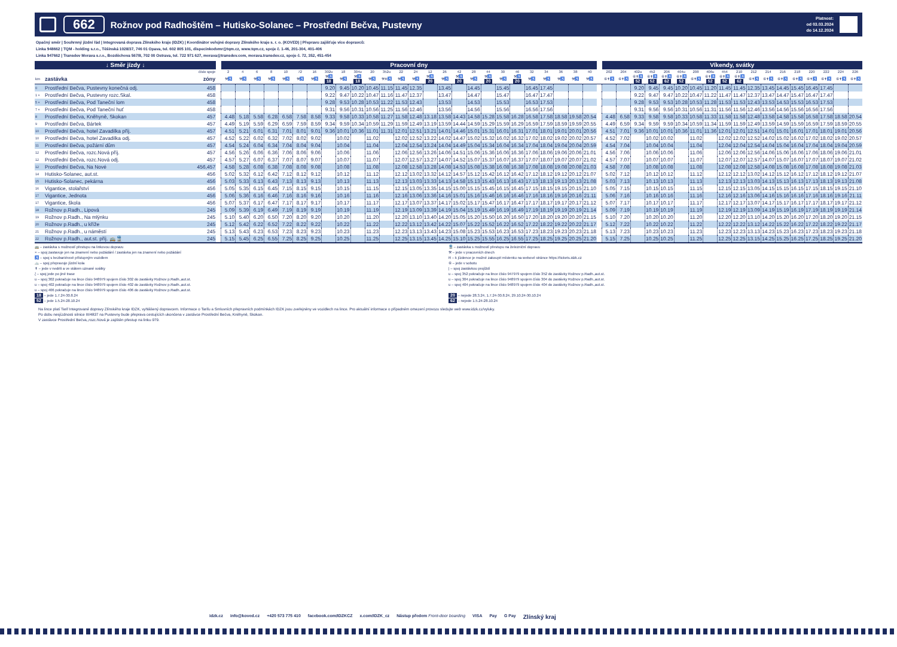662 Rožnov pod Radhoštěm – Hutisko-Solanec – Prostřední Bečva, Pustevny
Platnost:
od 03.03.2024
do 14.12.2024
Opačný směr | Souhrnný jízdní řád | Integrovaná doprava Zlínského kraje (IDZK) | Koordinátor veřejné dopravy Zlínského kraje s. r. o. (KOVED) | Přepravu zajišťuje více dopravců:
Linka 948662 | TQM - holding s.r.o., Těšínská 1028/37, 746 01 Opava, tel. 602 805 101, dispecinkodvmr@tqm.cz, www.tqm.cz, spoje č. 1-46, 201-304, 401-406
Linka 947662 | Transdev Morava s.r.o., Bozděchova 567/8, 702 00 Ostrava, tel. 722 971 627, morava@transdev.com, morava.transdev.cz, spoje č. 72, 352, 451-454
| ↓ Směr jízdy ↓ | | | | Pracovní dny | | | | | | | | | | | | | | | | | | | | | | | | | | | Víkendy, svátky | | | | | | | | | | | | | | | | | |
| --- | --- | --- | --- | --- | --- | --- | --- | --- | --- | --- | --- | --- | --- | --- | --- | --- | --- | --- | --- | --- | --- | --- | --- | --- | --- | --- | --- | --- | --- | --- | --- | --- | --- | --- | --- | --- | --- | --- | --- | --- | --- | --- | --- | --- | --- | --- | --- | --- |
| číslo spoje | | | | 2 | 4 | 6 | 8 | 10 | 72 | 16 | 302u | 18 | 304u | 20 | 352u | 22 | 24 | 12 | 26 | 42 | 28 | 44 | 30 | 46 | 32 | 34 | 36 | 38 | 40 | | 202 | 204 | 402u | 452 | 206 | 404u | 208 | 406u | 454 | 210 | 212 | 214 | 216 | 218 | 220 | 222 | 224 | 226 |
| km | zastávka | zóny | | ⚒♿ | ⚒♿ | ⚒♿ | ⚒♿ | ⚒♿ | ⚒♿ | ⚒♿ | ⚒♿ 18 | ⚒♿ | ⚒♿ 18 | ⚒♿ | ⚒R♿ | ⚒♿ | ⚒♿ | ⚒♿ 20 | ⚒♿ | ⚒♿ 20 | ⚒♿ | ⚒♿ 20 | ⚒♿ | ⚒♿ 20 | ⚒♿ | ⚒♿ | ⚒♿ | ⚒♿ | ⚒♿ | | ⑥✝♿ | ⑥✝♿ | ⑥✝♿ 52 | ⑥✝♿ 52 | ⑥✝♿ 62 | ⑥✝♿ 52 | ⑥✝♿ | ⑥✝♿ 52 | ⑥✝♿ 52 | ⑥✝♿ 62 | ⑥✝♿ | ⑥✝♿ | ⑥✝♿ | ⑥✝♿ | ⑥✝♿ | ⑥✝♿ | ⑥✝♿ | ⑥✝♿ |
| 0 | Prostřední Bečva, Pustevny konečná odj. | 458 | | | | | | | | | 9.20 | 9.45 | 10.20 | 10.45 | 11.15 | 11.45 | 12.35 | | 13.45 | | 14.45 | | 15.45 | | 16.45 | 17.45 | | | | | | | 9.20 | 9.45 | 9.45 | 10.20 | 10.45 | 11.20 | 11.45 | 11.45 | 12.35 | 13.45 | 14.45 | 15.45 | 16.45 | 17.45 | | |
| 1 × | Prostřední Bečva, Pustevny rozc.Skal. | 458 | | | | | | | | | 9.22 | 9.47 | 10.22 | 10.47 | 11.16 | 11.47 | 12.37 | | 13.47 | | 14.47 | | 15.47 | | 16.47 | 17.47 | | | | | | | 9.22 | 9.47 | 9.47 | 10.22 | 10.47 | 11.22 | 11.47 | 11.47 | 12.37 | 13.47 | 14.47 | 15.47 | 16.47 | 17.47 | | |
| 5 × | Prostřední Bečva, Pod Taneční lom | 458 | | | | | | | | | 9.28 | 9.53 | 10.28 | 10.53 | 11.22 | 11.53 | 12.43 | | 13.53 | | 14.53 | | 15.53 | | 16.53 | 17.53 | | | | | | | 9.28 | 9.53 | 9.53 | 10.28 | 10.53 | 11.28 | 11.53 | 11.53 | 12.43 | 13.53 | 14.53 | 15.53 | 16.53 | 17.53 | | |
| 7 × | Prostřední Bečva, Pod Taneční huť | 458 | | | | | | | | | 9.31 | 9.56 | 10.31 | 10.56 | 11.25 | 11.56 | 12.46 | | 13.56 | | 14.56 | | 15.56 | | 16.56 | 17.56 | | | | | | | 9.31 | 9.56 | 9.56 | 10.31 | 10.56 | 11.31 | 11.56 | 11.56 | 12.46 | 13.56 | 14.56 | 15.56 | 16.56 | 17.56 | | |
| 8 | Prostřední Bečva, Kněhyně, Skokan | 457 | | 4.48 | 5.18 | 5.58 | 6.28 | 6.58 | 7.58 | 8.58 | 9.33 | 9.58 | 10.33 | 10.58 | 11.27 | 11.58 | 12.48 | 13.18 | 13.58 | 14.43 | 14.58 | 15.28 | 15.58 | 16.28 | 16.58 | 17.58 | 18.58 | 19.58 | 20.54 | | 4.48 | 6.58 | 9.33 | 9.58 | 9.58 | 10.33 | 10.58 | 11.33 | 11.58 | 11.58 | 12.48 | 13.58 | 14.58 | 15.58 | 16.58 | 17.58 | 18.58 | 20.54 |
| 9 | Prostřední Bečva, Bártek | 457 | | 4.49 | 5.19 | 5.59 | 6.29 | 6.59 | 7.59 | 8.59 | 9.34 | 9.59 | 10.34 | 10.59 | 11.29 | 11.59 | 12.49 | 13.19 | 13.59 | 14.44 | 14.59 | 15.29 | 15.59 | 16.29 | 16.59 | 17.59 | 18.59 | 19.59 | 20.55 | | 4.49 | 6.59 | 9.34 | 9.59 | 9.59 | 10.34 | 10.59 | 11.34 | 11.59 | 11.59 | 12.49 | 13.59 | 14.59 | 15.59 | 16.59 | 17.59 | 18.59 | 20.55 |
| 10 | Prostřední Bečva, hotel Zavadilka příj. | 457 | | 4.51 | 5.21 | 6.01 | 6.31 | 7.01 | 8.01 | 9.01 | 9.36 | 10.01 | 10.36 | 11.01 | 11.31 | 12.01 | 12.51 | 13.21 | 14.01 | 14.46 | 15.01 | 15.31 | 16.01 | 16.31 | 17.01 | 18.01 | 19.01 | 20.01 | 20.56 | | 4.51 | 7.01 | 9.36 | 10.01 | 10.01 | 10.36 | 11.01 | 11.36 | 12.01 | 12.01 | 12.51 | 14.01 | 15.01 | 16.01 | 17.01 | 18.01 | 19.01 | 20.56 |
| 10 | Prostřední Bečva, hotel Zavadilka odj. | 457 | | 4.52 | 5.22 | 6.02 | 6.32 | 7.02 | 8.02 | 9.02 | | 10.02 | | 11.02 | | 12.02 | 12.52 | 13.22 | 14.02 | 14.47 | 15.02 | 15.32 | 16.02 | 16.32 | 17.02 | 18.02 | 19.02 | 20.02 | 20.57 | | 4.52 | 7.02 | | 10.02 | 10.02 | | 11.02 | | 12.02 | 12.02 | 12.52 | 14.02 | 15.02 | 16.02 | 17.02 | 18.02 | 19.02 | 20.57 |
| 11 | Prostřední Bečva, požární dům | 457 | | 4.54 | 5.24 | 6.04 | 6.34 | 7.04 | 8.04 | 9.04 | | 10.04 | | 11.04 | | 12.04 | 12.54 | 13.24 | 14.04 | 14.49 | 15.04 | 15.34 | 16.04 | 16.34 | 17.04 | 18.04 | 19.04 | 20.04 | 20.59 | | 4.54 | 7.04 | | 10.04 | 10.04 | | 11.04 | | 12.04 | 12.04 | 12.54 | 14.04 | 15.04 | 16.04 | 17.04 | 18.04 | 19.04 | 20.59 |
| 12 | Prostřední Bečva, rozc.Nová příj. | 457 | | 4.56 | 5.26 | 6.06 | 6.36 | 7.06 | 8.06 | 9.06 | | 10.06 | | 11.06 | | 12.06 | 12.56 | 13.26 | 14.06 | 14.51 | 15.06 | 15.36 | 16.06 | 16.36 | 17.06 | 18.06 | 19.06 | 20.06 | 21.01 | | 4.56 | 7.06 | | 10.06 | 10.06 | | 11.06 | | 12.06 | 12.06 | 12.56 | 14.06 | 15.06 | 16.06 | 17.06 | 18.06 | 19.06 | 21.01 |
| 12 | Prostřední Bečva, rozc.Nová odj. | 457 | | 4.57 | 5.27 | 6.07 | 6.37 | 7.07 | 8.07 | 9.07 | | 10.07 | | 11.07 | | 12.07 | 12.57 | 13.27 | 14.07 | 14.52 | 15.07 | 15.37 | 16.07 | 16.37 | 17.07 | 18.07 | 19.07 | 20.07 | 21.02 | | 4.57 | 7.07 | | 10.07 | 10.07 | | 11.07 | | 12.07 | 12.07 | 12.57 | 14.07 | 15.07 | 16.07 | 17.07 | 18.07 | 19.07 | 21.02 |
| 12 | Prostřední Bečva, Na Nové | 456,457 | | 4.58 | 5.28 | 6.08 | 6.38 | 7.08 | 8.08 | 9.08 | | 10.08 | | 11.08 | | 12.08 | 12.58 | 13.28 | 14.08 | 14.53 | 15.08 | 15.38 | 16.08 | 16.38 | 17.08 | 18.08 | 19.08 | 20.08 | 21.03 | | 4.58 | 7.08 | | 10.08 | 10.08 | | 11.08 | | 12.08 | 12.08 | 12.58 | 14.08 | 15.08 | 16.08 | 17.08 | 18.08 | 19.08 | 21.03 |
| 14 | Hutisko-Solanec, aut.st. | 456 | | 5.02 | 5.32 | 6.12 | 6.42 | 7.12 | 8.12 | 9.12 | | 10.12 | | 11.12 | | 12.12 | 13.02 | 13.32 | 14.12 | 14.57 | 15.12 | 15.42 | 16.12 | 16.42 | 17.12 | 18.12 | 19.12 | 20.12 | 21.07 | | 5.02 | 7.12 | | 10.12 | 10.12 | | 11.12 | | 12.12 | 12.12 | 13.02 | 14.12 | 15.12 | 16.12 | 17.12 | 18.12 | 19.12 | 21.07 |
| 15 | Hutisko-Solanec, pekárna | 456 | | 5.03 | 5.33 | 6.13 | 6.43 | 7.13 | 8.13 | 9.13 | | 10.13 | | 11.13 | | 12.13 | 13.03 | 13.33 | 14.13 | 14.58 | 15.13 | 15.43 | 16.13 | 16.43 | 17.13 | 18.13 | 19.13 | 20.13 | 21.08 | | 5.03 | 7.13 | | 10.13 | 10.13 | | 11.13 | | 12.13 | 12.13 | 13.03 | 14.13 | 15.13 | 16.13 | 17.13 | 18.13 | 19.13 | 21.08 |
| 16 | Vigantice, stolařství | 456 | | 5.05 | 5.35 | 6.15 | 6.45 | 7.15 | 8.15 | 9.15 | | 10.15 | | 11.15 | | 12.15 | 13.05 | 13.35 | 14.15 | 15.00 | 15.15 | 15.45 | 16.15 | 16.45 | 17.15 | 18.15 | 19.15 | 20.15 | 21.10 | | 5.05 | 7.15 | | 10.15 | 10.15 | | 11.15 | | 12.15 | 12.15 | 13.05 | 14.15 | 15.15 | 16.15 | 17.15 | 18.15 | 19.15 | 21.10 |
| 17 | Vigantice, Jednota | 456 | | 5.06 | 5.36 | 6.16 | 6.46 | 7.16 | 8.16 | 9.16 | | 10.16 | | 11.16 | | 12.16 | 13.06 | 13.36 | 14.16 | 15.01 | 15.16 | 15.46 | 16.16 | 16.46 | 17.16 | 18.16 | 19.16 | 20.16 | 21.11 | | 5.06 | 7.16 | | 10.16 | 10.16 | | 11.16 | | 12.16 | 12.16 | 13.06 | 14.16 | 15.16 | 16.16 | 17.16 | 18.16 | 19.16 | 21.11 |
| 17 | Vigantice, škola | 456 | | 5.07 | 5.37 | 6.17 | 6.47 | 7.17 | 8.17 | 9.17 | | 10.17 | | 11.17 | | 12.17 | 13.07 | 13.37 | 14.17 | 15.02 | 15.17 | 15.47 | 16.17 | 16.47 | 17.17 | 18.17 | 19.17 | 20.17 | 21.12 | | 5.07 | 7.17 | | 10.17 | 10.17 | | 11.17 | | 12.17 | 12.17 | 13.07 | 14.17 | 15.17 | 16.17 | 17.17 | 18.17 | 19.17 | 21.12 |
| 18 | Rožnov p.Radh., Lipová | 245 | | 5.09 | 5.39 | 6.19 | 6.49 | 7.19 | 8.19 | 9.19 | | 10.19 | | 11.19 | | 12.19 | 13.09 | 13.39 | 14.19 | 15.04 | 15.19 | 15.49 | 16.19 | 16.49 | 17.19 | 18.19 | 19.19 | 20.19 | 21.14 | | 5.09 | 7.19 | | 10.19 | 10.19 | | 11.19 | | 12.19 | 12.19 | 13.09 | 14.19 | 15.19 | 16.19 | 17.19 | 18.19 | 19.19 | 21.14 |
| 19 | Rožnov p.Radh., Na mlýnku | 245 | | 5.10 | 5.40 | 6.20 | 6.50 | 7.20 | 8.20 | 9.20 | | 10.20 | | 11.20 | | 12.20 | 13.10 | 13.40 | 14.20 | 15.05 | 15.20 | 15.50 | 16.20 | 16.50 | 17.20 | 18.20 | 19.20 | 20.20 | 21.15 | | 5.10 | 7.20 | | 10.20 | 10.20 | | 11.20 | | 12.20 | 12.20 | 13.10 | 14.20 | 15.20 | 16.20 | 17.20 | 18.20 | 19.20 | 21.15 |
| 20 | Rožnov p.Radh., u kříže | 245 | | 5.12 | 5.42 | 6.22 | 6.52 | 7.22 | 8.22 | 9.22 | | 10.22 | | 11.22 | | 12.22 | 13.12 | 13.42 | 14.22 | 15.07 | 15.22 | 15.52 | 16.22 | 16.52 | 17.22 | 18.22 | 19.22 | 20.22 | 21.17 | | 5.12 | 7.22 | | 10.22 | 10.22 | | 11.22 | | 12.22 | 12.22 | 13.12 | 14.22 | 15.22 | 16.22 | 17.22 | 18.22 | 19.22 | 21.17 |
| 21 | Rožnov p.Radh., u náměstí | 245 | | 5.13 | 5.43 | 6.23 | 6.53 | 7.23 | 8.23 | 9.23 | | 10.23 | | 11.23 | | 12.23 | 13.13 | 13.43 | 14.23 | 15.08 | 15.23 | 15.53 | 16.23 | 16.53 | 17.23 | 18.23 | 19.23 | 20.23 | 21.18 | | 5.13 | 7.23 | | 10.23 | 10.23 | | 11.23 | | 12.23 | 12.23 | 13.13 | 14.23 | 15.23 | 16.23 | 17.23 | 18.23 | 19.23 | 21.18 |
| 22 | Rožnov p.Radh., aut.st. příj. 🚌🚆 | 245 | | 5.15 | 5.45 | 6.25 | 6.55 | 7.25 | 8.25 | 9.25 | | 10.25 | | 11.25 | | 12.25 | 13.15 | 13.45 | 14.25 | 15.10 | 15.25 | 15.55 | 16.25 | 16.55 | 17.25 | 18.25 | 19.25 | 20.25 | 21.20 | | 5.15 | 7.25 | | 10.25 | 10.25 | | 11.25 | | 12.25 | 12.25 | 13.15 | 14.25 | 15.25 | 16.25 | 17.25 | 18.25 | 19.25 | 21.20 |
🚌 – zastávka s možností přestupu na linkovou dopravu
× – spoj zastavuje jen na znamení nebo požádání / zastávka jen na znamení nebo požádání
♿ – spoj s bezbariérově přístupným vozidlem
🚲 – spoj přepravuje jízdní kola
✝ – jede v neděli a ve státem uznané svátky
⟅ – spoj jede po jiné trase
u – spoj 302 pokračuje na lince číslo 948979 spojem číslo 302 do zastávky Rožnov p.Radh.,aut.st.
u – spoj 402 pokračuje na lince číslo 948979 spojem číslo 402 do zastávky Rožnov p.Radh.,aut.st.
u – spoj 406 pokračuje na lince číslo 948979 spojem číslo 406 do zastávky Rožnov p.Radh.,aut.st.
18 – jede 1.7.24-30.8.24
52 – jede 1.5.24-28.10.24
🚆 – zastávka s možností přestupu na železniční dopravu
⚒ – jede v pracovních dnech
R – k jízdence je možné zakoupit místenku na webové stránce https://tickets.idzk.cz
⑥ – jede v sobotu
| – spoj zastávkou projíždí
u – spoj 352 pokračuje na lince číslo 947979 spojem číslo 352 do zastávky Rožnov p.Radh.,aut.st.
u – spoj 304 pokračuje na lince číslo 948979 spojem číslo 304 do zastávky Rožnov p.Radh.,aut.st.
u – spoj 404 pokračuje na lince číslo 948979 spojem číslo 404 do zastávky Rožnov p.Radh.,aut.st.
20 – nejede 28.3.24, 1.7.24-30.8.24, 29.10.24-30.10.24
62 – nejede 1.5.24-28.10.24
Na lince platí Tarif Integrované dopravy Zlínského kraje IDZK, vyhlášený dopravcem. Informace o Tarifu a Smluvních přepravních podmínkách IDZK jsou zveřejněny ve vozidlech na lince. Pro aktuální informace o případném omezení provozu sledujte web www.idzk.cz/vyluky.
Po dobu nesjízdnosti silnice III/4837 na Pustevny bude přeprava cestujících ukončena v zastávce Prostřední Bečva, Kněhyně, Skokan.
V zastávce Prostřední Bečva,,rozc.Nová je zajištěn přestup na linku 979.
idzk.cz info@koved.cz +420 573 775 410 facebook.com/IDZKCZ x.com/IDZK_cz Nástup předem Front-door boarding VISA Pay G Pay Zlínský kraj